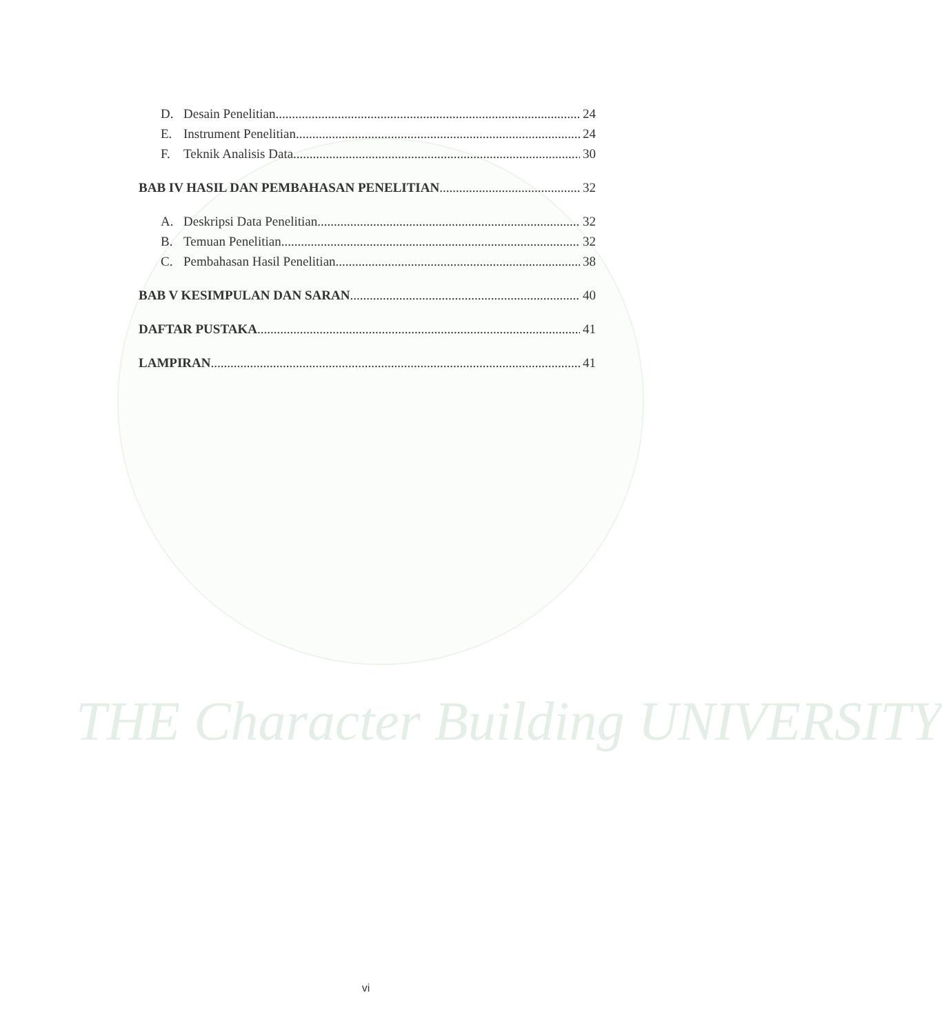THE Character Building UNIVERSITY
D. Desain Penelitian 24
E. Instrument Penelitian 24
F. Teknik Analisis Data 30
BAB IV HASIL DAN PEMBAHASAN PENELITIAN 32
A. Deskripsi Data Penelitian 32
B. Temuan Penelitian 32
C. Pembahasan Hasil Penelitian 38
BAB V KESIMPULAN DAN SARAN 40
DAFTAR PUSTAKA 41
LAMPIRAN 41
vi